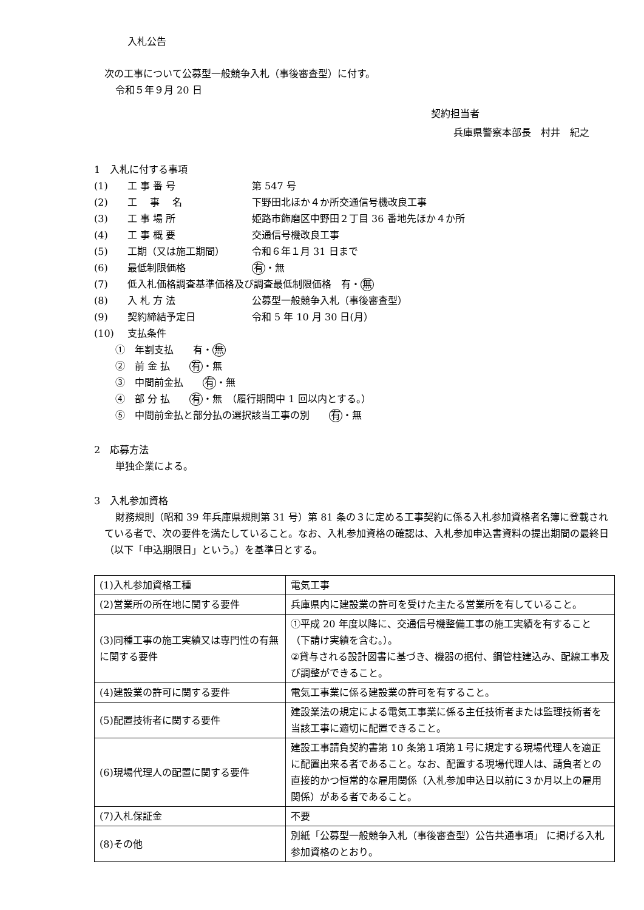入札公告
次の工事について公募型一般競争入札（事後審査型）に付す。
令和５年９月 20 日
契約担当者
兵庫県警察本部長　村井　紀之
1　入札に付する事項
(1) 工 事 番 号 第 547 号
(2) 工　 事　 名 下野田北ほか４か所交通信号機改良工事
(3) 工 事 場 所 姫路市飾磨区中野田２丁目 36 番地先ほか４か所
(4) 工 事 概 要 交通信号機改良工事
(5) 工期（又は施工期間） 令和６年１月 31 日まで
(6) 最低制限価格 有 ・無
(7) 低入札価格調査基準価格及び調査最低制限価格　有・ 無
(8) 入 札 方 法 公募型一般競争入札（事後審査型）
(9) 契約締結予定日 令和 5 年 10 月 30 日(月）
(10) 支払条件
①　年割支払　　有・ 無
②　前 金 払　　有 ・無
③　中間前金払　　有 ・無
④　部 分 払　　有 ・無　（履行期間中 1 回以内とする。）
⑤　中間前金払と部分払の選択該当工事の別　　有 ・無
2　応募方法
単独企業による。
3　入札参加資格
財務規則（昭和 39 年兵庫県規則第 31 号）第 81 条の３に定める工事契約に係る入札参加資格者名簿に登載されている者で、次の要件を満たしていること。なお、入札参加資格の確認は、入札参加申込書資料の提出期間の最終日（以下「申込期限日」という。）を基準日とする。
| (1)入札参加資格工種 | 電気工事 |
| (2)営業所の所在地に関する要件 | 兵庫県内に建設業の許可を受けた主たる営業所を有していること。 |
| (3)同種工事の施工実績又は専門性の有無に関する要件 | ①平成 20 年度以降に、交通信号機整備工事の施工実績を有すること（下請け実績を含む。）。 ②貸与される設計図書に基づき、機器の据付、鋼管柱建込み、配線工事及び調整ができること。 |
| (4)建設業の許可に関する要件 | 電気工事業に係る建設業の許可を有すること。 |
| (5)配置技術者に関する要件 | 建設業法の規定による電気工事業に係る主任技術者または監理技術者を当該工事に適切に配置できること。 |
| (6)現場代理人の配置に関する要件 | 建設工事請負契約書第 10 条第１項第１号に規定する現場代理人を適正に配置出来る者であること。なお、配置する現場代理人は、請負者との直接的かつ恒常的な雇用関係（入札参加申込日以前に３か月以上の雇用関係）がある者であること。 |
| (7)入札保証金 | 不要 |
| (8)その他 | 別紙「公募型一般競争入札（事後審査型）公告共通事項」 に掲げる入札参加資格のとおり。 |